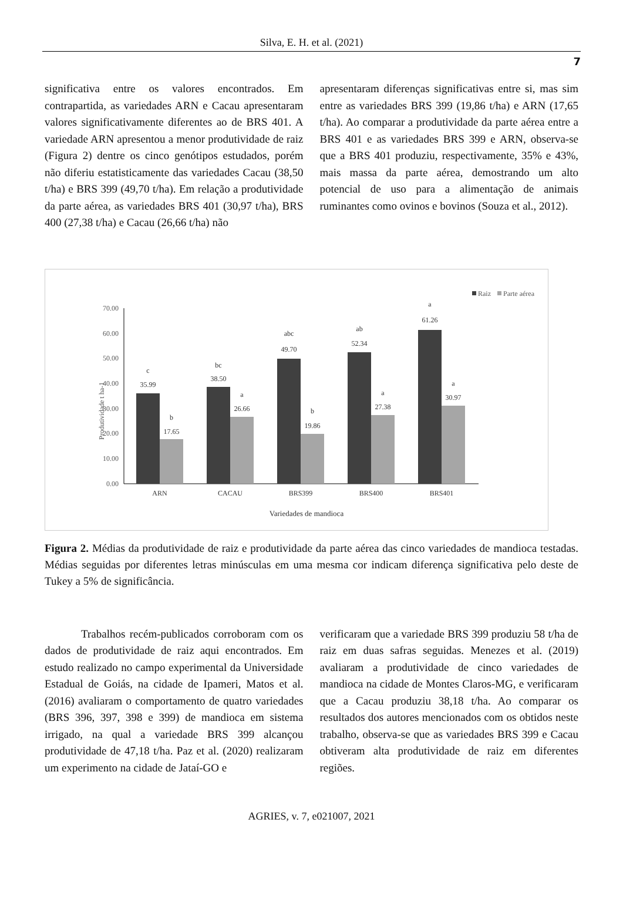Silva, E. H. et al. (2021)
7
significativa entre os valores encontrados. Em contrapartida, as variedades ARN e Cacau apresentaram valores significativamente diferentes ao de BRS 401. A variedade ARN apresentou a menor produtividade de raiz (Figura 2) dentre os cinco genótipos estudados, porém não diferiu estatisticamente das variedades Cacau (38,50 t/ha) e BRS 399 (49,70 t/ha). Em relação a produtividade da parte aérea, as variedades BRS 401 (30,97 t/ha), BRS 400 (27,38 t/ha) e Cacau (26,66 t/ha) não
apresentaram diferenças significativas entre si, mas sim entre as variedades BRS 399 (19,86 t/ha) e ARN (17,65 t/ha). Ao comparar a produtividade da parte aérea entre a BRS 401 e as variedades BRS 399 e ARN, observa-se que a BRS 401 produziu, respectivamente, 35% e 43%, mais massa da parte aérea, demostrando um alto potencial de uso para a alimentação de animais ruminantes como ovinos e bovinos (Souza et al., 2012).
Raiz
Parte aérea
70.00
60.00
50.00
40.00
30.00
20.00
10.00
0.00
Produtividade t ha-1
c
35.99
b
17.65
bc
38.50
a
26.66
abc
49.70
b
19.86
ab
52.34
a
27.38
a
61.26
a
30.97
ARN
CACAU
BRS399
BRS400
BRS401
Variedades de mandioca
Figura 2. Médias da produtividade de raiz e produtividade da parte aérea das cinco variedades de mandioca testadas. Médias seguidas por diferentes letras minúsculas em uma mesma cor indicam diferença significativa pelo deste de Tukey a 5% de significância.
Trabalhos recém-publicados corroboram com os dados de produtividade de raiz aqui encontrados. Em estudo realizado no campo experimental da Universidade Estadual de Goiás, na cidade de Ipameri, Matos et al. (2016) avaliaram o comportamento de quatro variedades (BRS 396, 397, 398 e 399) de mandioca em sistema irrigado, na qual a variedade BRS 399 alcançou produtividade de 47,18 t/ha. Paz et al. (2020) realizaram um experimento na cidade de Jataí-GO e
verificaram que a variedade BRS 399 produziu 58 t/ha de raiz em duas safras seguidas. Menezes et al. (2019) avaliaram a produtividade de cinco variedades de mandioca na cidade de Montes Claros-MG, e verificaram que a Cacau produziu 38,18 t/ha. Ao comparar os resultados dos autores mencionados com os obtidos neste trabalho, observa-se que as variedades BRS 399 e Cacau obtiveram alta produtividade de raiz em diferentes regiões.
AGRIES, v. 7, e021007, 2021